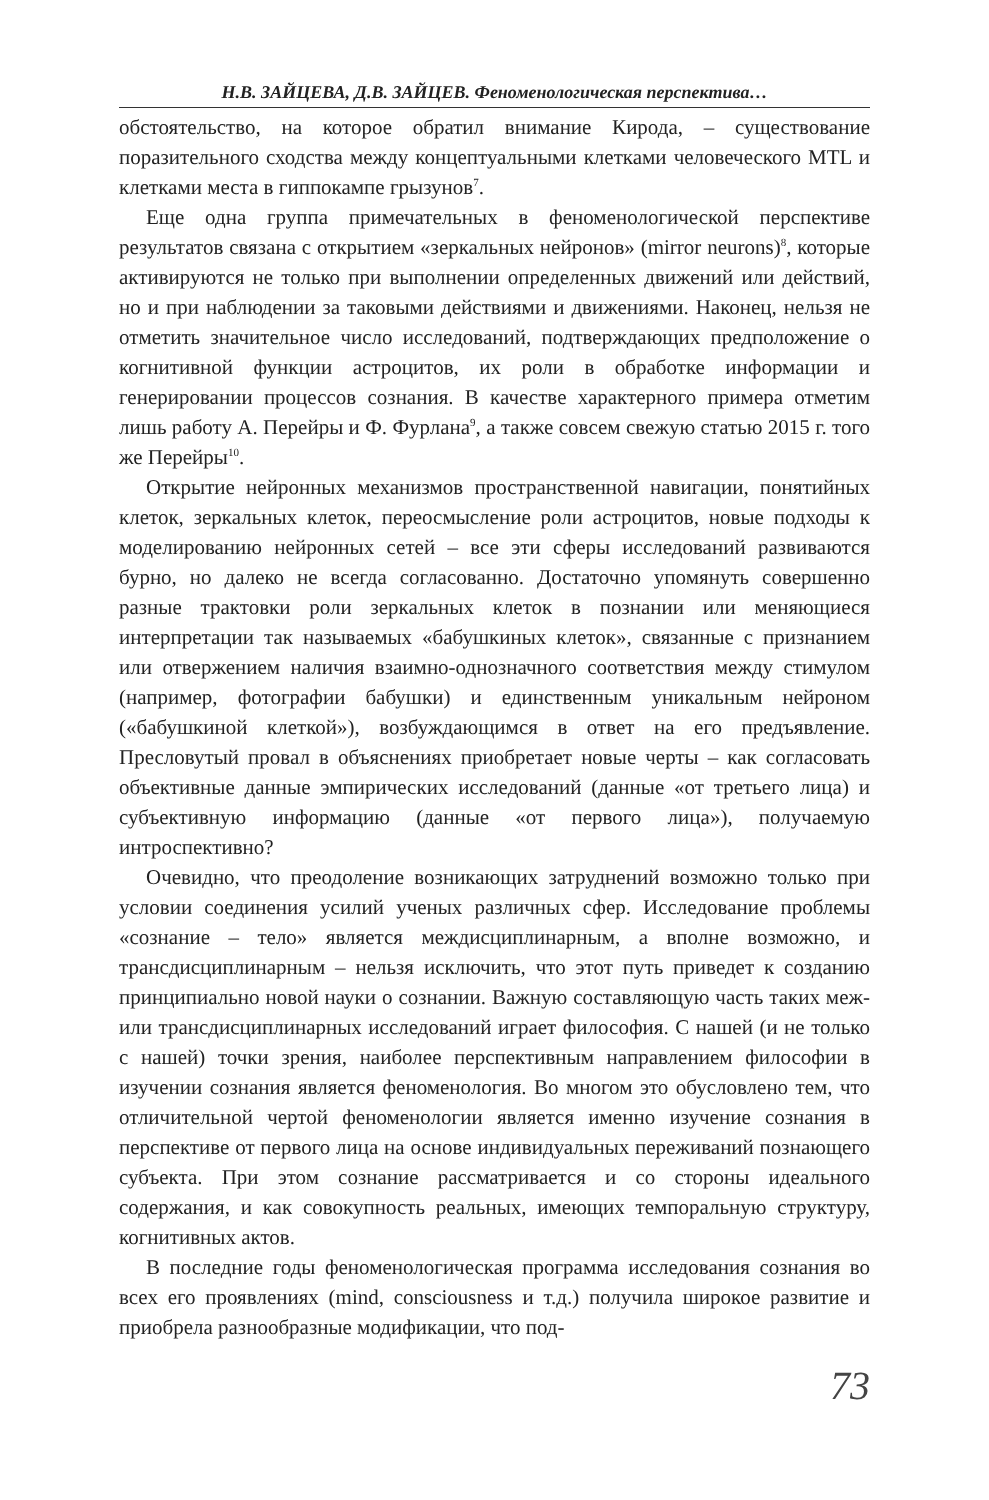Н.В. ЗАЙЦЕВА, Д.В. ЗАЙЦЕВ. Феноменологическая перспектива…
обстоятельство, на которое обратил внимание Кирода, – существование поразительного сходства между концептуальными клетками человеческого MTL и клетками места в гиппокампе грызунов<sup>7</sup>.
Еще одна группа примечательных в феноменологической перспективе результатов связана с открытием «зеркальных нейронов» (mirror neurons)<sup>8</sup>, которые активируются не только при выполнении определенных движений или действий, но и при наблюдении за таковыми действиями и движениями. Наконец, нельзя не отметить значительное число исследований, подтверждающих предположение о когнитивной функции астроцитов, их роли в обработке информации и генерировании процессов сознания. В качестве характерного примера отметим лишь работу А. Перейры и Ф. Фурлана<sup>9</sup>, а также совсем свежую статью 2015 г. того же Перейры<sup>10</sup>.
Открытие нейронных механизмов пространственной навигации, понятийных клеток, зеркальных клеток, переосмысление роли астроцитов, новые подходы к моделированию нейронных сетей – все эти сферы исследований развиваются бурно, но далеко не всегда согласованно. Достаточно упомянуть совершенно разные трактовки роли зеркальных клеток в познании или меняющиеся интерпретации так называемых «бабушкиных клеток», связанные с признанием или отвержением наличия взаимно-однозначного соответствия между стимулом (например, фотографии бабушки) и единственным уникальным нейроном («бабушкиной клеткой»), возбуждающимся в ответ на его предъявление. Пресловутый провал в объяснениях приобретает новые черты – как согласовать объективные данные эмпирических исследований (данные «от третьего лица) и субъективную информацию (данные «от первого лица»), получаемую интроспективно?
Очевидно, что преодоление возникающих затруднений возможно только при условии соединения усилий ученых различных сфер. Исследование проблемы «сознание – тело» является междисциплинарным, а вполне возможно, и трансдисциплинарным – нельзя исключить, что этот путь приведет к созданию принципиально новой науки о сознании. Важную составляющую часть таких меж- или трансдисциплинарных исследований играет философия. С нашей (и не только с нашей) точки зрения, наиболее перспективным направлением философии в изучении сознания является феноменология. Во многом это обусловлено тем, что отличительной чертой феноменологии является именно изучение сознания в перспективе от первого лица на основе индивидуальных переживаний познающего субъекта. При этом сознание рассматривается и со стороны идеального содержания, и как совокупность реальных, имеющих темпоральную структуру, когнитивных актов.
В последние годы феноменологическая программа исследования сознания во всех его проявлениях (mind, consciousness и т.д.) получила широкое развитие и приобрела разнообразные модификации, что под-
73